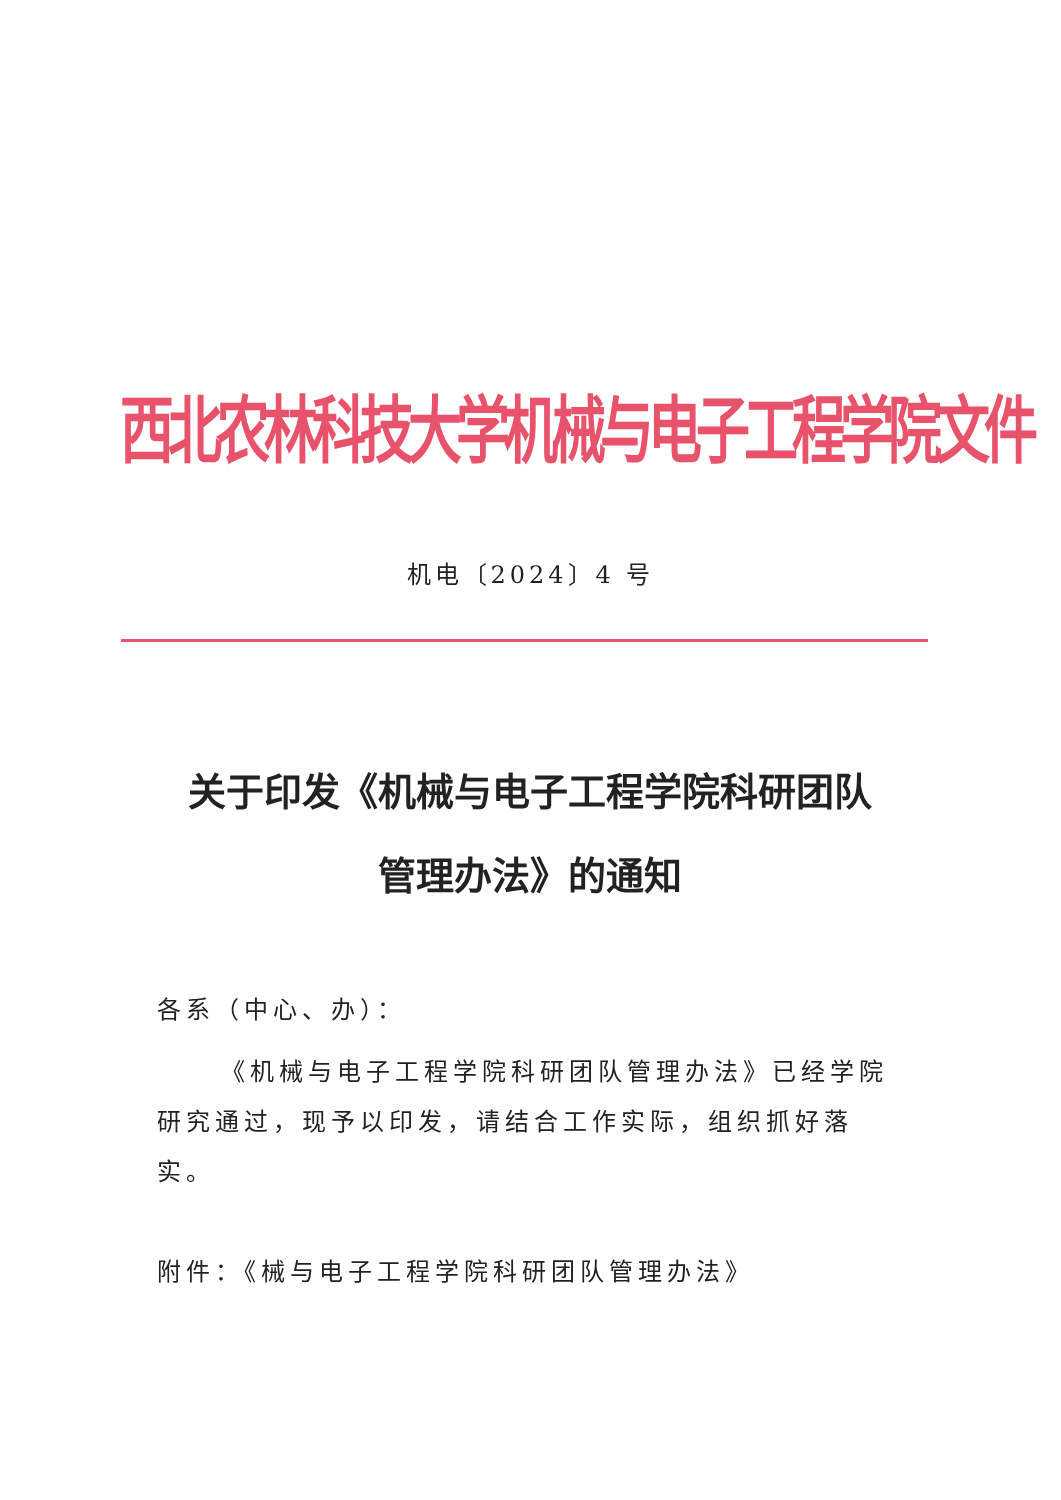西北农林科技大学机械与电子工程学院文件
机电〔2024〕4 号
关于印发《机械与电子工程学院科研团队
管理办法》的通知
各系（中心、办）：
《机械与电子工程学院科研团队管理办法》已经学院研究通过，现予以印发，请结合工作实际，组织抓好落实。
附件：《械与电子工程学院科研团队管理办法》